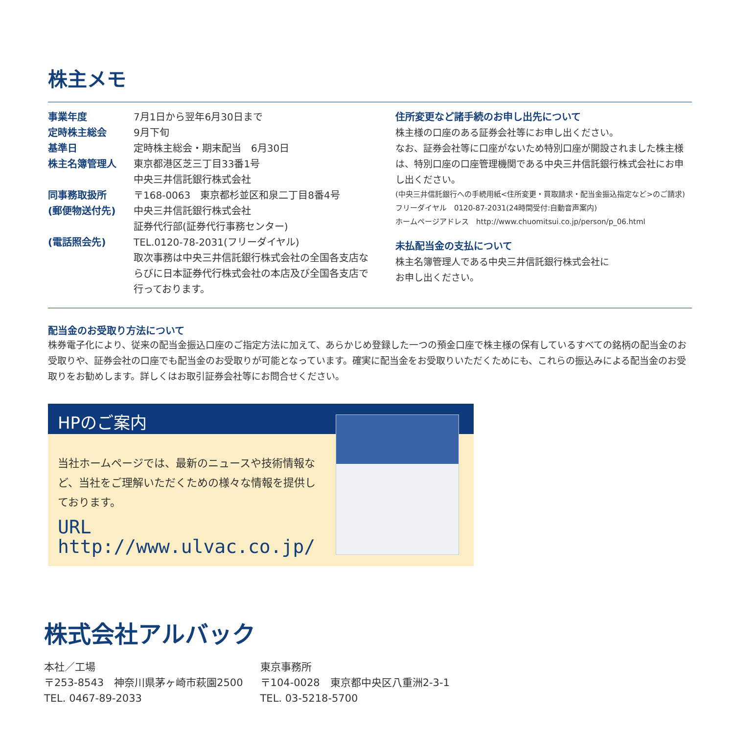株主メモ
| 事業年度 | 7月1日から翌年6月30日まで |
| 定時株主総会 | 9月下旬 |
| 基準日 | 定時株主総会・期末配当 6月30日 |
| 株主名簿管理人 | 東京都港区芝三丁目33番1号 中央三井信託銀行株式会社 |
| 同事務取扱所 (郵便物送付先) | 〒168-0063 東京都杉並区和泉二丁目8番4号 中央三井信託銀行株式会社 証券代行部(証券代行事務センター) |
| (電話照会先) | TEL.0120-78-2031(フリーダイヤル) 取次事務は中央三井信託銀行株式会社の全国各支店ならびに日本証券代行株式会社の本店及び全国各支店で行っております。 |
住所変更など諸手続のお申し出先について
株主様の口座のある証券会社等にお申し出ください。
なお、証券会社等に口座がないため特別口座が開設されました株主様は、特別口座の口座管理機関である中央三井信託銀行株式会社にお申し出ください。
(中央三井信託銀行への手続用紙<住所変更・買取請求・配当金振込指定など>のご請求)
フリーダイヤル　0120-87-2031(24時間受付:自動音声案内)
ホームページアドレス　http://www.chuomitsui.co.jp/person/p_06.html
未払配当金の支払について
株主名簿管理人である中央三井信託銀行株式会社に
お申し出ください。
配当金のお受取り方法について
株券電子化により、従来の配当金振込口座のご指定方法に加えて、あらかじめ登録した一つの預金口座で株主様の保有しているすべての銘柄の配当金のお受取りや、証券会社の口座でも配当金のお受取りが可能となっています。確実に配当金をお受取りいただくためにも、これらの振込みによる配当金のお受取りをお勧めします。詳しくはお取引証券会社等にお問合せください。
HPのご案内
当社ホームページでは、最新のニュースや技術情報など、当社をご理解いただくための様々な情報を提供しております。
URL　http://www.ulvac.co.jp/
株式会社アルバック
本社／工場
〒253-8543　神奈川県茅ヶ崎市萩園2500
TEL. 0467-89-2033
東京事務所
〒104-0028　東京都中央区八重洲2-3-1
TEL. 03-5218-5700